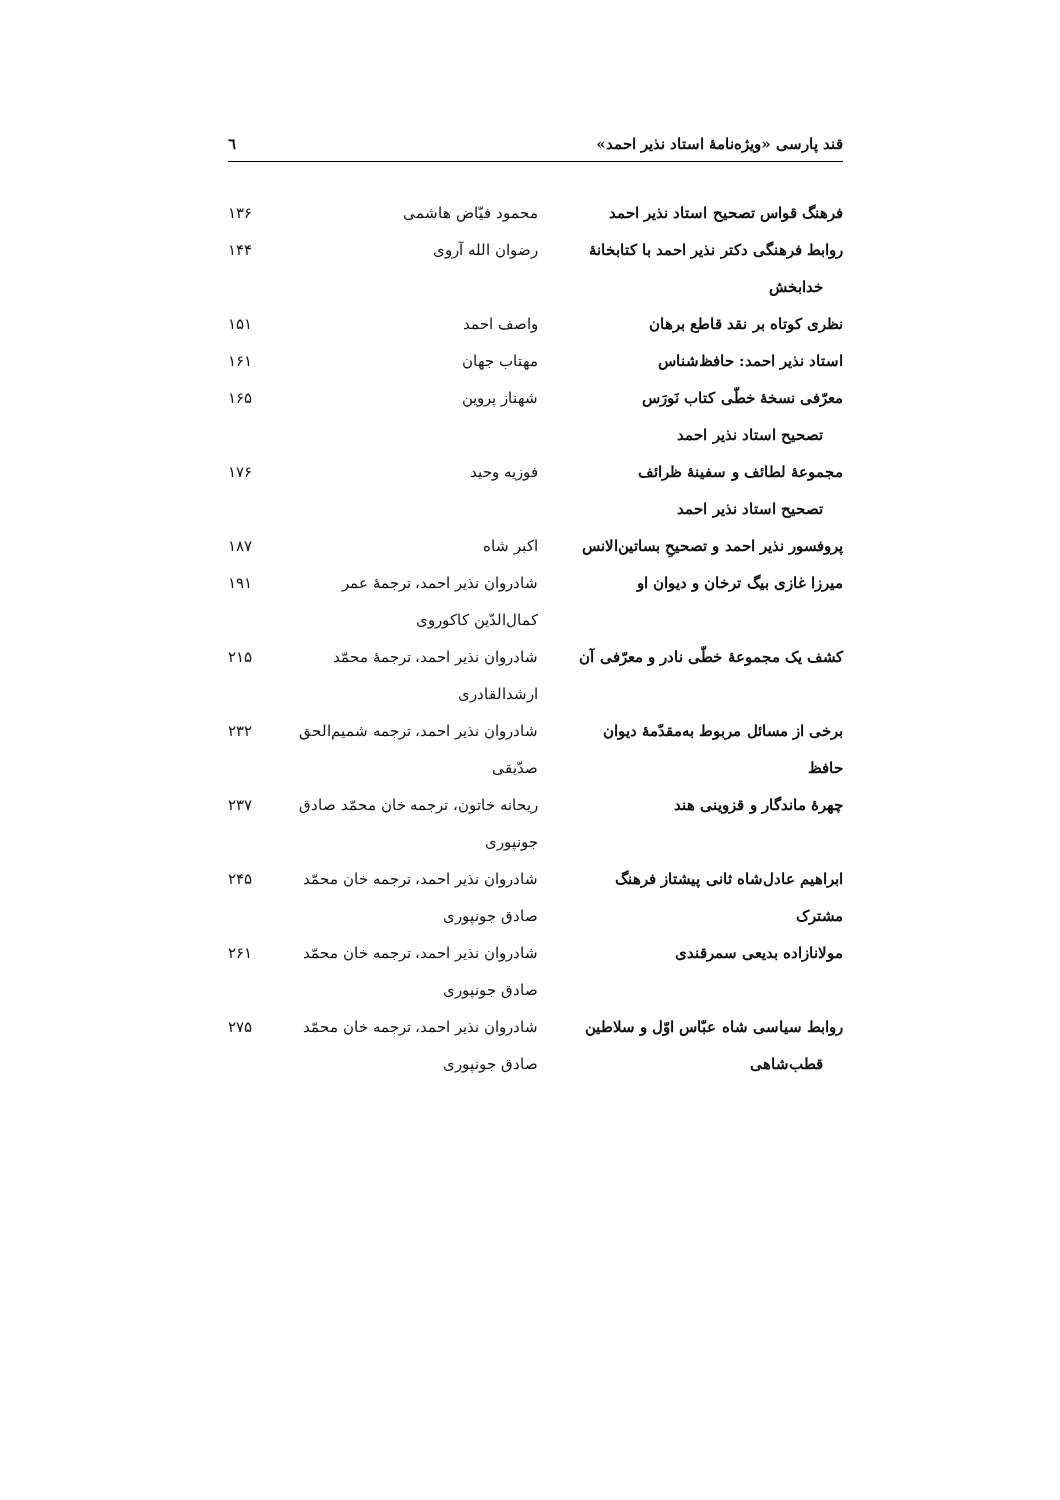قند پارسی «ویژه‌نامهٔ استاد نذیر احمد» ٦
| فرهنگ قواس تصحیح استاد نذیر احمد | محمود فیّاض هاشمی | ۱۳۶ |
| روابط فرهنگی دکتر نذیر احمد با کتابخانهٔ خدابخش | رضوان الله آروی | ۱۴۴ |
| نظری کوتاه بر نقد قاطع برهان | واصف احمد | ۱۵۱ |
| استاد نذیر احمد: حافظ‌شناس | مهتاب جهان | ۱۶۱ |
| معرّفی نسخهٔ خطّی کتاب نَورَس تصحیح استاد نذیر احمد | شهناز پروین | ۱۶۵ |
| مجموعهٔ لطائف و سفینهٔ ظرائف تصحیح استاد نذیر احمد | فوزیه وحید | ۱۷۶ |
| پروفسور نذیر احمد و تصحیحِ بساتین‌الانس | اکبر شاه | ۱۸۷ |
| میرزا غازی بیگ ترخان و دیوان او | شادروان نذیر احمد، ترجمهٔ عمر کمال‌الدّین کاکوروی | ۱۹۱ |
| کشف یک مجموعهٔ خطّی نادر و معرّفی آن | شادروان نذیر احمد، ترجمهٔ محمّد ارشدالقادری | ۲۱۵ |
| برخی از مسائل مربوط به‌مقدّمهٔ دیوان حافظ | شادروان نذیر احمد، ترجمه شمیم‌الحق صدّیقی | ۲۳۲ |
| چهرهٔ ماندگار و قزوینی هند | ریحانه خاتون، ترجمه خان محمّد صادق جونپوری | ۲۳۷ |
| ابراهیم عادل‌شاه ثانی پیشتاز فرهنگ مشترک | شادروان نذیر احمد، ترجمه خان محمّد صادق جونپوری | ۲۴۵ |
| مولانازاده بدیعی سمرقندی | شادروان نذیر احمد، ترجمه خان محمّد صادق جونپوری | ۲۶۱ |
| روابط سیاسی شاه عبّاس اوّل و سلاطین قطب‌شاهی | شادروان نذیر احمد، ترجمه خان محمّد صادق جونپوری | ۲۷۵ |